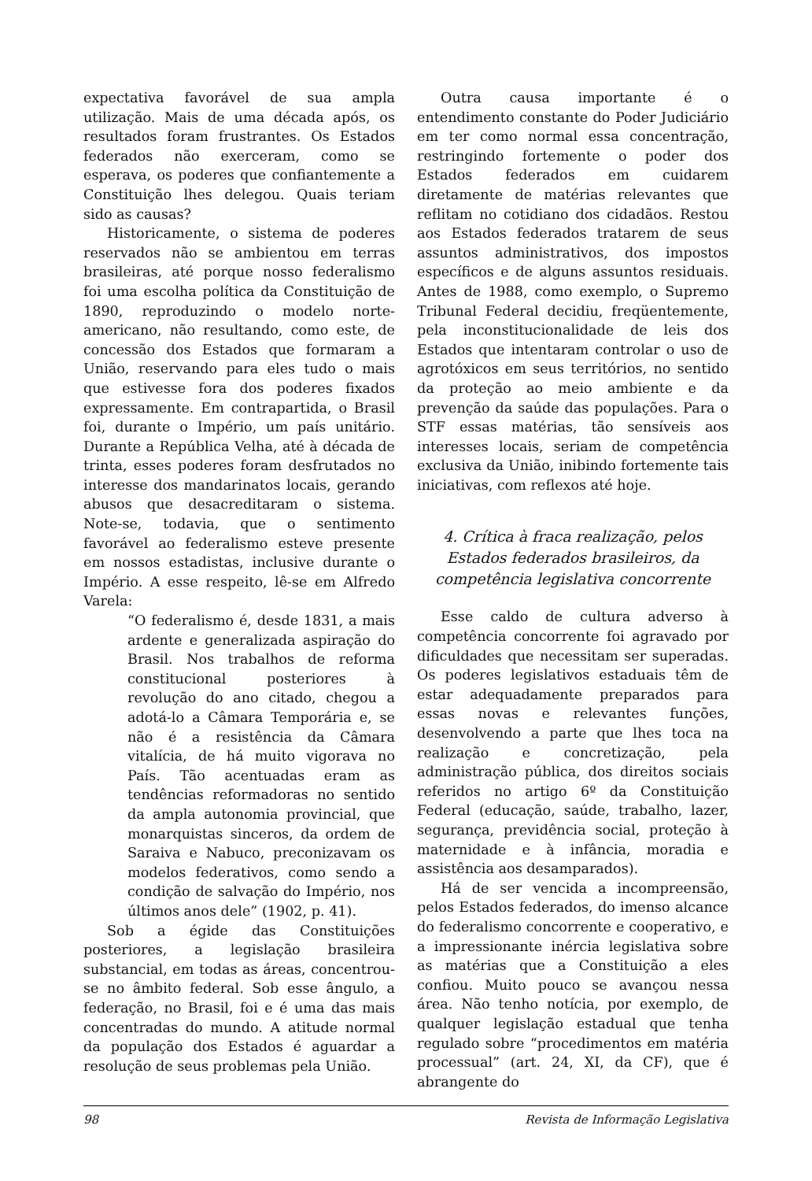expectativa favorável de sua ampla utilização. Mais de uma década após, os resultados foram frustrantes. Os Estados federados não exerceram, como se esperava, os poderes que confiantemente a Constituição lhes delegou. Quais teriam sido as causas?
Historicamente, o sistema de poderes reservados não se ambientou em terras brasileiras, até porque nosso federalismo foi uma escolha política da Constituição de 1890, reproduzindo o modelo norte-americano, não resultando, como este, de concessão dos Estados que formaram a União, reservando para eles tudo o mais que estivesse fora dos poderes fixados expressamente. Em contrapartida, o Brasil foi, durante o Império, um país unitário. Durante a República Velha, até à década de trinta, esses poderes foram desfrutados no interesse dos mandarinatos locais, gerando abusos que desacreditaram o sistema. Note-se, todavia, que o sentimento favorável ao federalismo esteve presente em nossos estadistas, inclusive durante o Império. A esse respeito, lê-se em Alfredo Varela:
“O federalismo é, desde 1831, a mais ardente e generalizada aspiração do Brasil. Nos trabalhos de reforma constitucional posteriores à revolução do ano citado, chegou a adotá-lo a Câmara Temporária e, se não é a resistência da Câmara vitalícia, de há muito vigorava no País. Tão acentuadas eram as tendências reformadoras no sentido da ampla autonomia provincial, que monarquistas sinceros, da ordem de Saraiva e Nabuco, preconizavam os modelos federativos, como sendo a condição de salvação do Império, nos últimos anos dele” (1902, p. 41).
Sob a égide das Constituições posteriores, a legislação brasileira substancial, em todas as áreas, concentrou-se no âmbito federal. Sob esse ângulo, a federação, no Brasil, foi e é uma das mais concentradas do mundo. A atitude normal da população dos Estados é aguardar a resolução de seus problemas pela União.
Outra causa importante é o entendimento constante do Poder Judiciário em ter como normal essa concentração, restringindo fortemente o poder dos Estados federados em cuidarem diretamente de matérias relevantes que reflitam no cotidiano dos cidadãos. Restou aos Estados federados tratarem de seus assuntos administrativos, dos impostos específicos e de alguns assuntos residuais. Antes de 1988, como exemplo, o Supremo Tribunal Federal decidiu, freqüentemente, pela inconstitucionalidade de leis dos Estados que intentaram controlar o uso de agrotóxicos em seus territórios, no sentido da proteção ao meio ambiente e da prevenção da saúde das populações. Para o STF essas matérias, tão sensíveis aos interesses locais, seriam de competência exclusiva da União, inibindo fortemente tais iniciativas, com reflexos até hoje.
4. Crítica à fraca realização, pelos Estados federados brasileiros, da competência legislativa concorrente
Esse caldo de cultura adverso à competência concorrente foi agravado por dificuldades que necessitam ser superadas. Os poderes legislativos estaduais têm de estar adequadamente preparados para essas novas e relevantes funções, desenvolvendo a parte que lhes toca na realização e concretização, pela administração pública, dos direitos sociais referidos no artigo 6º da Constituição Federal (educação, saúde, trabalho, lazer, segurança, previdência social, proteção à maternidade e à infância, moradia e assistência aos desamparados).
Há de ser vencida a incompreensão, pelos Estados federados, do imenso alcance do federalismo concorrente e cooperativo, e a impressionante inércia legislativa sobre as matérias que a Constituição a eles confiou. Muito pouco se avançou nessa área. Não tenho notícia, por exemplo, de qualquer legislação estadual que tenha regulado sobre “procedimentos em matéria processual” (art. 24, XI, da CF), que é abrangente do
98 Revista de Informação Legislativa